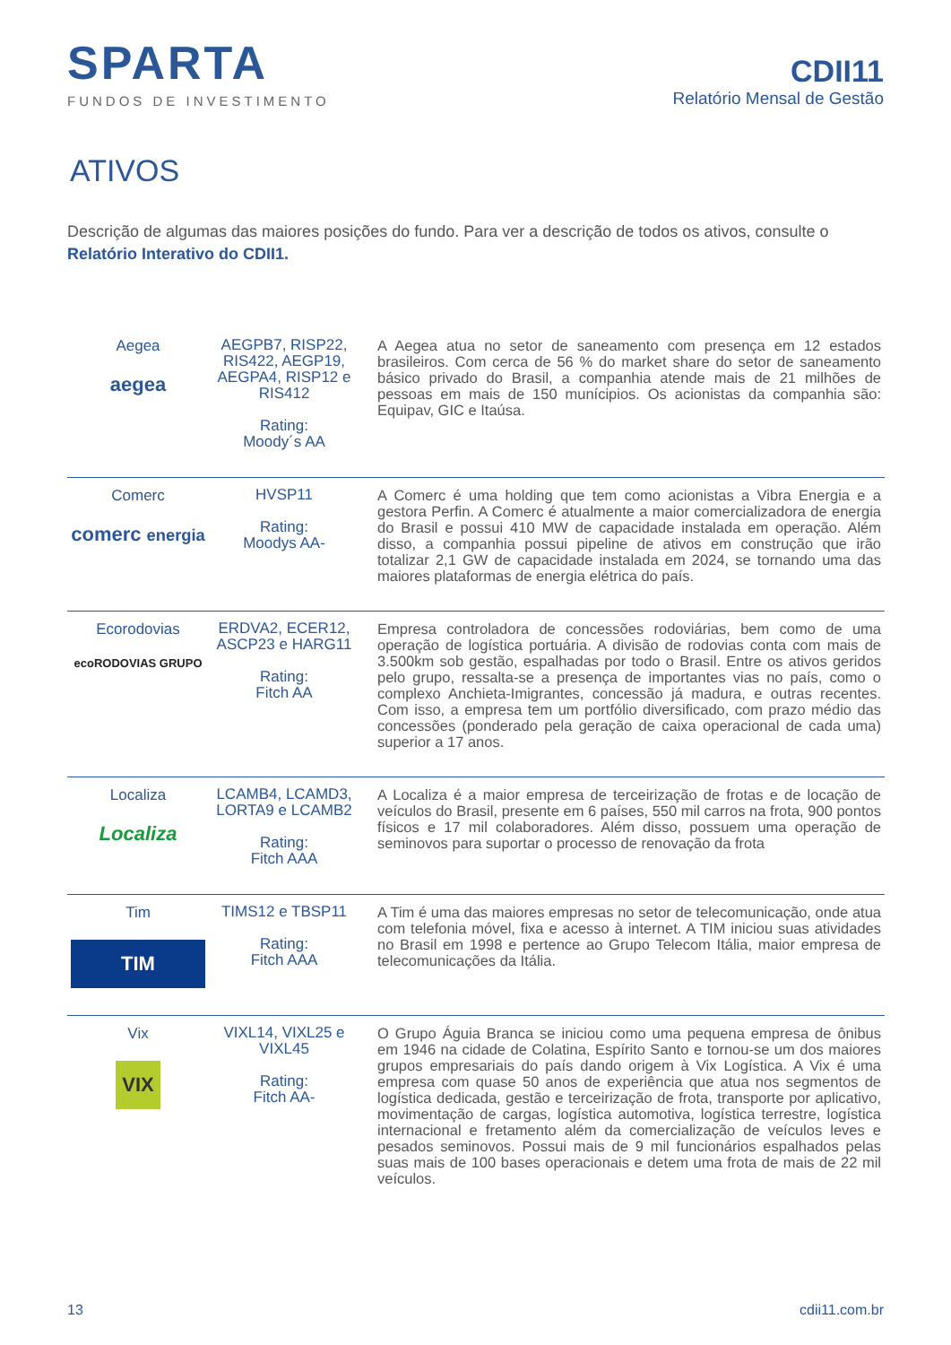SPARTA
FUNDOS DE INVESTIMENTO
CDII11
Relatório Mensal de Gestão
ATIVOS
Descrição de algumas das maiores posições do fundo. Para ver a descrição de todos os ativos, consulte o Relatório Interativo do CDII1.
| Aegea aegea | AEGPB7, RISP22, RIS422, AEGP19, AEGPA4, RISP12 e RIS412 Rating: Moody´s AA | A Aegea atua no setor de saneamento com presença em 12 estados brasileiros. Com cerca de 56 % do market share do setor de saneamento básico privado do Brasil, a companhia atende mais de 21 milhões de pessoas em mais de 150 munícipios. Os acionistas da companhia são: Equipav, GIC e Itaúsa. |
| Comerc comerc energia | HVSP11 Rating: Moodys AA- | A Comerc é uma holding que tem como acionistas a Vibra Energia e a gestora Perfin. A Comerc é atualmente a maior comercializadora de energia do Brasil e possui 410 MW de capacidade instalada em operação. Além disso, a companhia possui pipeline de ativos em construção que irão totalizar 2,1 GW de capacidade instalada em 2024, se tornando uma das maiores plataformas de energia elétrica do país. |
| Ecorodovias ecoRODOVIAS GRUPO | ERDVA2, ECER12, ASCP23 e HARG11 Rating: Fitch AA | Empresa controladora de concessões rodoviárias, bem como de uma operação de logística portuária. A divisão de rodovias conta com mais de 3.500km sob gestão, espalhadas por todo o Brasil. Entre os ativos geridos pelo grupo, ressalta-se a presença de importantes vias no país, como o complexo Anchieta-Imigrantes, concessão já madura, e outras recentes. Com isso, a empresa tem um portfólio diversificado, com prazo médio das concessões (ponderado pela geração de caixa operacional de cada uma) superior a 17 anos. |
| Localiza Localiza | LCAMB4, LCAMD3, LORTA9 e LCAMB2 Rating: Fitch AAA | A Localiza é a maior empresa de terceirização de frotas e de locação de veículos do Brasil, presente em 6 países, 550 mil carros na frota, 900 pontos físicos e 17 mil colaboradores. Além disso, possuem uma operação de seminovos para suportar o processo de renovação da frota |
| Tim TIM | TIMS12 e TBSP11 Rating: Fitch AAA | A Tim é uma das maiores empresas no setor de telecomunicação, onde atua com telefonia móvel, fixa e acesso à internet. A TIM iniciou suas atividades no Brasil em 1998 e pertence ao Grupo Telecom Itália, maior empresa de telecomunicações da Itália. |
| Vix VIX | VIXL14, VIXL25 e VIXL45 Rating: Fitch AA- | O Grupo Águia Branca se iniciou como uma pequena empresa de ônibus em 1946 na cidade de Colatina, Espírito Santo e tornou-se um dos maiores grupos empresariais do país dando origem à Vix Logística. A Vix é uma empresa com quase 50 anos de experiência que atua nos segmentos de logística dedicada, gestão e terceirização de frota, transporte por aplicativo, movimentação de cargas, logística automotiva, logística terrestre, logística internacional e fretamento além da comercialização de veículos leves e pesados seminovos. Possui mais de 9 mil funcionários espalhados pelas suas mais de 100 bases operacionais e detem uma frota de mais de 22 mil veículos. |
13 cdii11.com.br